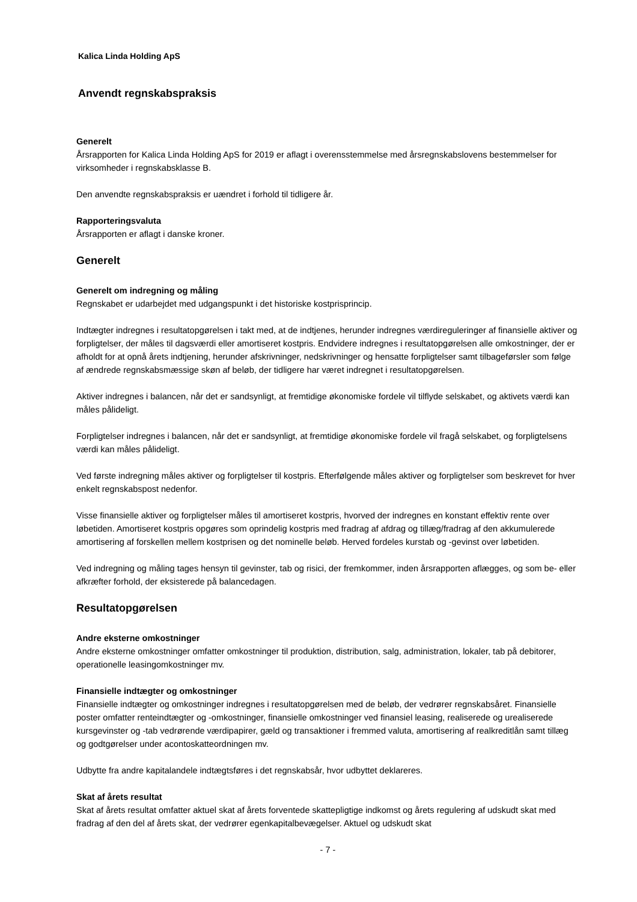Kalica Linda Holding ApS
Anvendt regnskabspraksis
Generelt
Årsrapporten for Kalica Linda Holding ApS for 2019 er aflagt i overensstemmelse med årsregnskabslovens bestemmelser for virksomheder i regnskabsklasse B.
Den anvendte regnskabspraksis er uændret i forhold til tidligere år.
Rapporteringsvaluta
Årsrapporten er aflagt i danske kroner.
Generelt
Generelt om indregning og måling
Regnskabet er udarbejdet med udgangspunkt i det historiske kostprisprincip.
Indtægter indregnes i resultatopgørelsen i takt med, at de indtjenes, herunder indregnes værdireguleringer af finansielle aktiver og forpligtelser, der måles til dagsværdi eller amortiseret kostpris. Endvidere indregnes i resultatopgørelsen alle omkostninger, der er afholdt for at opnå årets indtjening, herunder afskrivninger, nedskrivninger og hensatte forpligtelser samt tilbageførsler som følge af ændrede regnskabsmæssige skøn af beløb, der tidligere har været indregnet i resultatopgørelsen.
Aktiver indregnes i balancen, når det er sandsynligt, at fremtidige økonomiske fordele vil tilflyde selskabet, og aktivets værdi kan måles pålideligt.
Forpligtelser indregnes i balancen, når det er sandsynligt, at fremtidige økonomiske fordele vil fragå selskabet, og forpligtelsens værdi kan måles pålideligt.
Ved første indregning måles aktiver og forpligtelser til kostpris. Efterfølgende måles aktiver og forpligtelser som beskrevet for hver enkelt regnskabspost nedenfor.
Visse finansielle aktiver og forpligtelser måles til amortiseret kostpris, hvorved der indregnes en konstant effektiv rente over løbetiden. Amortiseret kostpris opgøres som oprindelig kostpris med fradrag af afdrag og tillæg/fradrag af den akkumulerede amortisering af forskellen mellem kostprisen og det nominelle beløb. Herved fordeles kurstab og -gevinst over løbetiden.
Ved indregning og måling tages hensyn til gevinster, tab og risici, der fremkommer, inden årsrapporten aflægges, og som be- eller afkræfter forhold, der eksisterede på balancedagen.
Resultatopgørelsen
Andre eksterne omkostninger
Andre eksterne omkostninger omfatter omkostninger til produktion, distribution, salg, administration, lokaler, tab på debitorer, operationelle leasingomkostninger mv.
Finansielle indtægter og omkostninger
Finansielle indtægter og omkostninger indregnes i resultatopgørelsen med de beløb, der vedrører regnskabsåret. Finansielle poster omfatter renteindtægter og -omkostninger, finansielle omkostninger ved finansiel leasing, realiserede og urealiserede kursgevinster og -tab vedrørende værdipapirer, gæld og transaktioner i fremmed valuta, amortisering af realkreditlån samt tillæg og godtgørelser under acontoskatteordningen mv.
Udbytte fra andre kapitalandele indtægtsføres i det regnskabsår, hvor udbyttet deklareres.
Skat af årets resultat
Skat af årets resultat omfatter aktuel skat af årets forventede skattepligtige indkomst og årets regulering af udskudt skat med fradrag af den del af årets skat, der vedrører egenkapitalbevægelser. Aktuel og udskudt skat
- 7 -